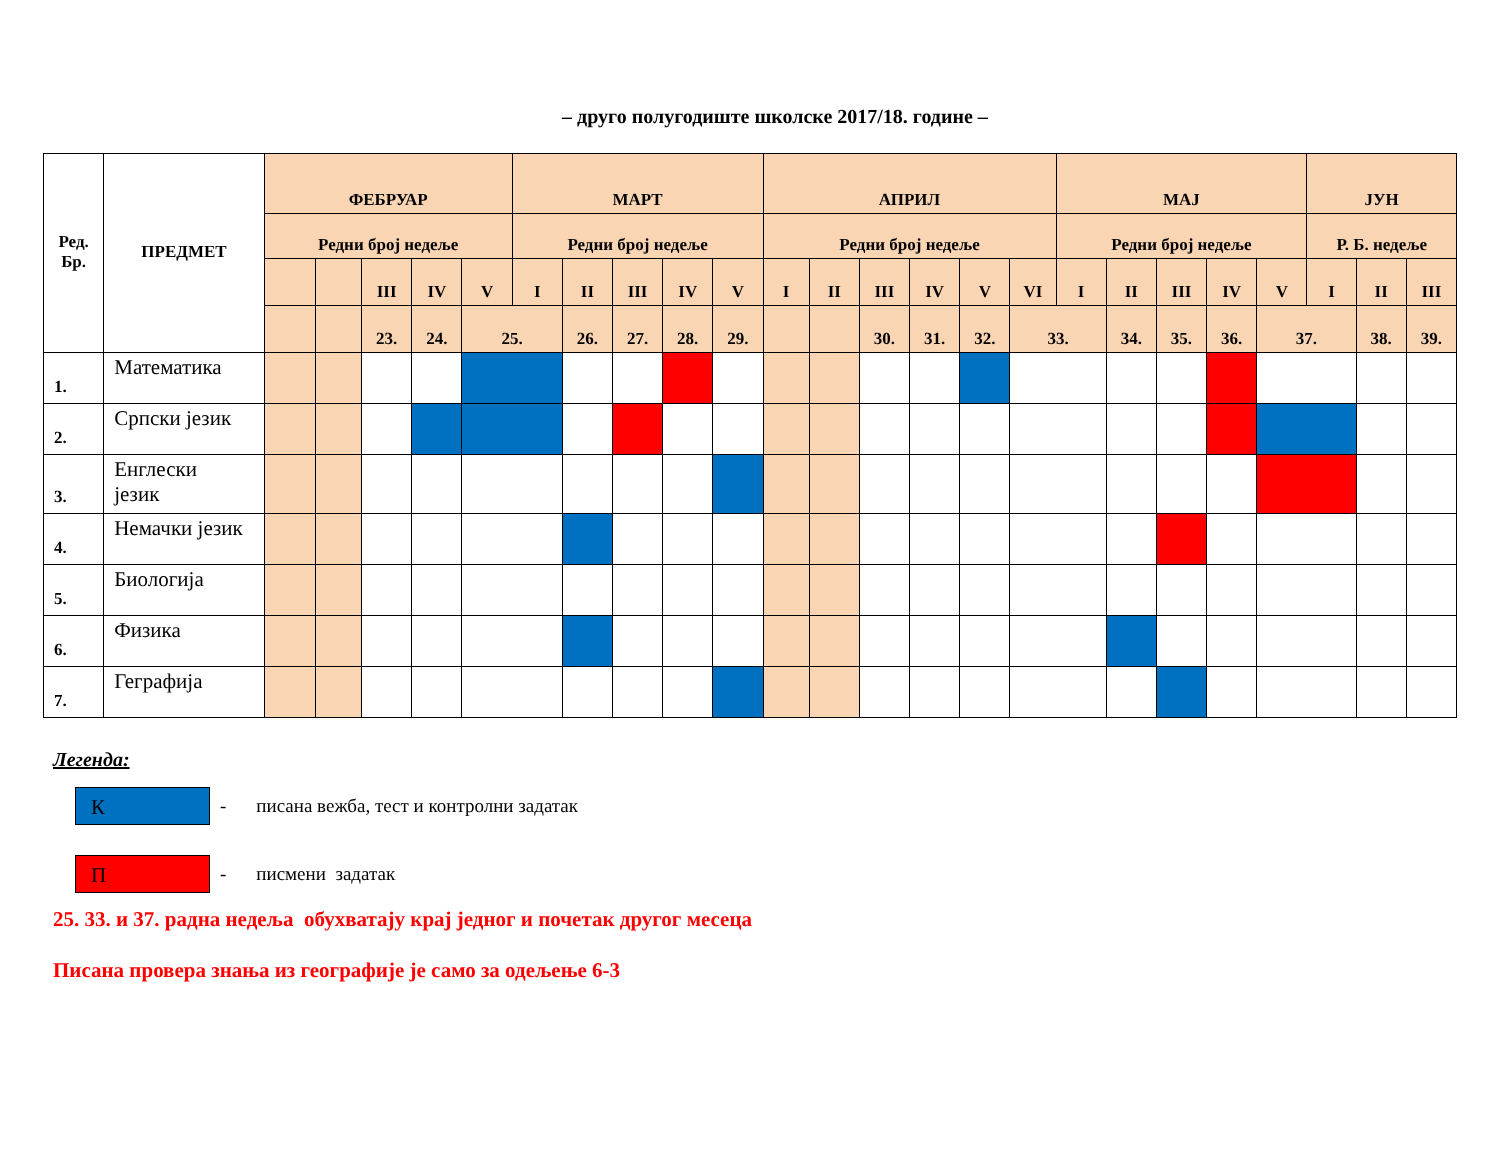– друго полугодиште школске 2017/18. године –
| Ред. Бр. | ПРЕДМЕТ | ФЕБРУАР | | | | | МАРТ | | | | | АПРИЛ | | | | | | МАЈ | | | | | ЈУН | | |
| --- | --- | --- | --- | --- | --- | --- | --- | --- | --- | --- | --- | --- | --- | --- | --- | --- | --- | --- | --- | --- | --- | --- | --- | --- | --- |
| | | Редни број недеље | | | | | Редни број недеље | | | | | Редни број недеље | | | | | | Редни број недеље | | | | | Р. Б. недеље | | |
| | | | | III | IV | V | I | II | III | IV | V | I | II | III | IV | V | VI | I | II | III | IV | V | I | II | III |
| | | | | 23. | 24. | 25. | | 26. | 27. | 28. | 29. | | | 30. | 31. | 32. | 33. | | 34. | 35. | 36. | 37. | | 38. | 39. |
| 1. | Математика | | | | | | | | | | | | | | | | | | | | | | | | |
| 2. | Српски језик | | | | | | | | | | | | | | | | | | | | | | | | |
| 3. | Енглески језик | | | | | | | | | | | | | | | | | | | | | | | | |
| 4. | Немачки језик | | | | | | | | | | | | | | | | | | | | | | | | |
| 5. | Биологија | | | | | | | | | | | | | | | | | | | | | | | | |
| 6. | Физика | | | | | | | | | | | | | | | | | | | | | | | | |
| 7. | Геграфија | | | | | | | | | | | | | | | | | | | | | | | | |
Легенда:
К
- писана вежба, тест и контролни задатак
П
- писмени задатак
25. 33. и 37. радна недеља обухватају крај једног и почетак другог месеца
Писана провера знања из географије је само за одељење 6-3